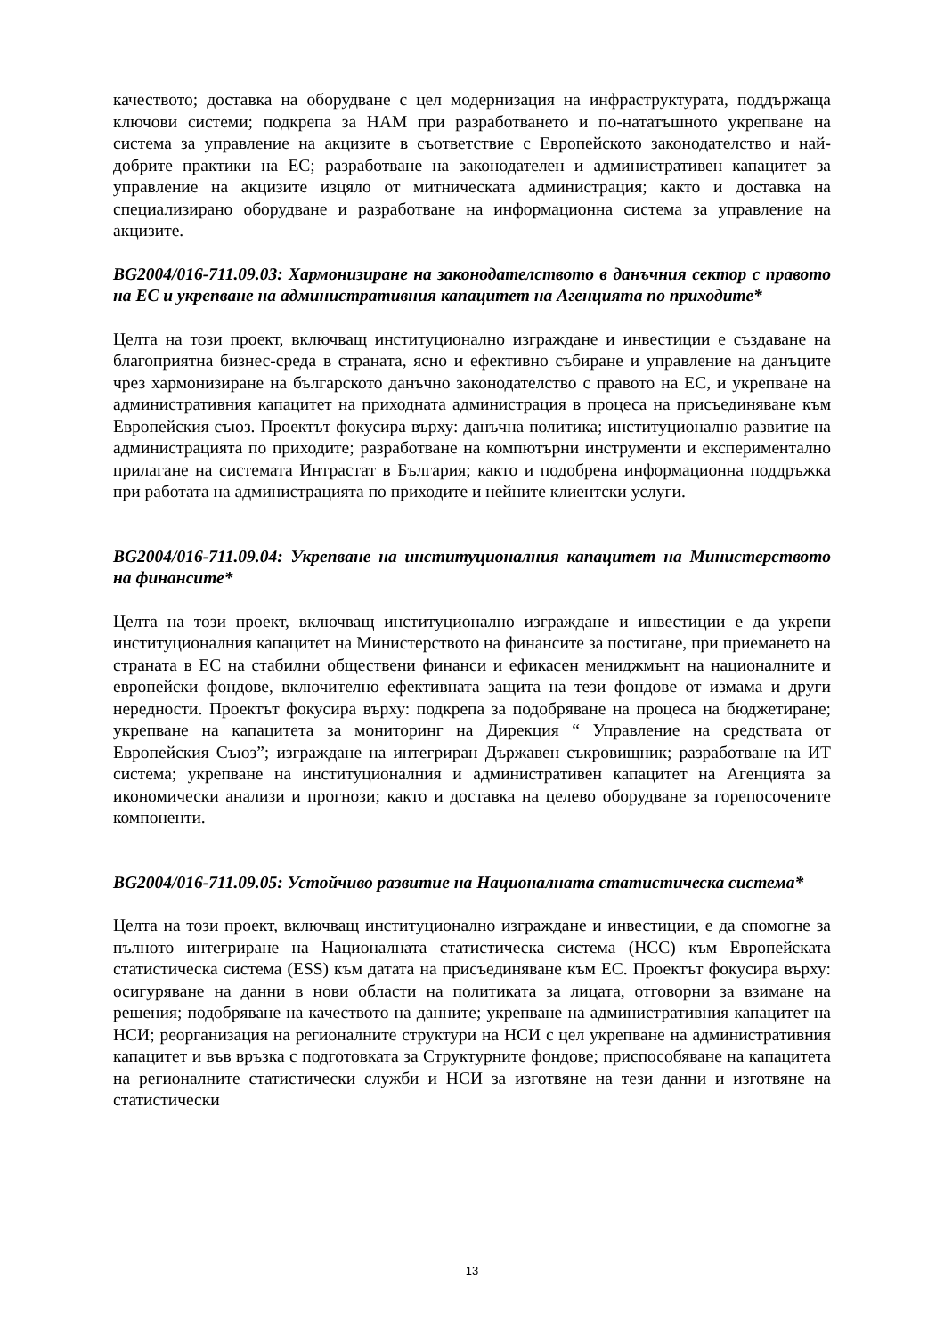качеството; доставка на оборудване с цел модернизация на инфраструктурата, поддържаща ключови системи; подкрепа за НАМ при разработването и по-нататъшното укрепване на система за управление на акцизите в съответствие с Европейското законодателство и най-добрите практики на ЕС; разработване на законодателен и административен капацитет за управление на акцизите изцяло от митническата администрация; както и доставка на специализирано оборудване и разработване на информационна система за управление на акцизите.
BG2004/016-711.09.03: Хармонизиране на законодателството в данъчния сектор с правото на ЕС и укрепване на административния капацитет на Агенцията по приходите*
Целта на този проект, включващ институционално изграждане и инвестиции е създаване на благоприятна бизнес-среда в страната, ясно и ефективно събиране и управление на данъците чрез хармонизиране на българското данъчно законодателство с правото на ЕС, и укрепване на административния капацитет на приходната администрация в процеса на присъединяване към Европейския съюз. Проектът фокусира върху: данъчна политика; институционално развитие на администрацията по приходите; разработване на компютърни инструменти и експериментално прилагане на системата Интрастат в България; както и подобрена информационна поддръжка при работата на администрацията по приходите и нейните клиентски услуги.
BG2004/016-711.09.04: Укрепване на институционалния капацитет на Министерството на финансите*
Целта на този проект, включващ институционално изграждане и инвестиции е да укрепи институционалния капацитет на Министерството на финансите за постигане, при приемането на страната в ЕС на стабилни обществени финанси и ефикасен мениджмънт на националните и европейски фондове, включително ефективната защита на тези фондове от измама и други нередности. Проектът фокусира върху: подкрепа за подобряване на процеса на бюджетиране; укрепване на капацитета за мониторинг на Дирекция “ Управление на средствата от Европейския Съюз”; изграждане на интегриран Държавен съкровищник; разработване на ИТ система; укрепване на институционалния и административен капацитет на Агенцията за икономически анализи и прогнози; както и доставка на целево оборудване за горепосочените компоненти.
BG2004/016-711.09.05: Устойчиво развитие на Националната статистическа система*
Целта на този проект, включващ институционално изграждане и инвестиции, е да спомогне за пълното интегриране на Националната статистическа система (НСС) към Европейската статистическа система (ESS) към датата на присъединяване към ЕС. Проектът фокусира върху: осигуряване на данни в нови области на политиката за лицата, отговорни за взимане на решения; подобряване на качеството на данните; укрепване на административния капацитет на НСИ; реорганизация на регионалните структури на НСИ с цел укрепване на административния капацитет и във връзка с подготовката за Структурните фондове; приспособяване на капацитета на регионалните статистически служби и НСИ за изготвяне на тези данни и изготвяне на статистически
13